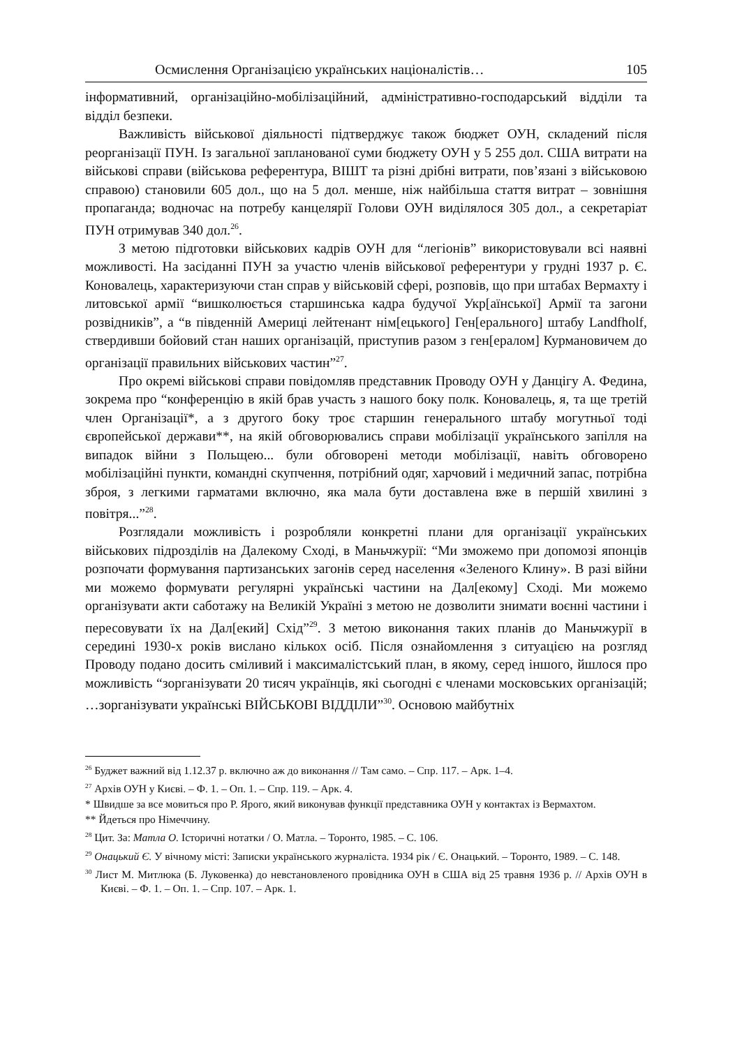Осмислення Організацією українських націоналістів… 105
інформативний, організаційно-мобілізаційний, адміністративно-господарський відділи та відділ безпеки.
Важливість військової діяльності підтверджує також бюджет ОУН, складений після реорганізації ПУН. Із загальної запланованої суми бюджету ОУН у 5 255 дол. США витрати на військові справи (військова референтура, ВІШТ та різні дрібні витрати, пов’язані з військовою справою) становили 605 дол., що на 5 дол. менше, ніж найбільша стаття витрат – зовнішня пропаганда; водночас на потребу канцелярії Голови ОУН виділялося 305 дол., а секретаріат ПУН отримував 340 дол.<sup>26</sup>.
З метою підготовки військових кадрів ОУН для “легіонів” використовували всі наявні можливості. На засіданні ПУН за участю членів військової референтури у грудні 1937 р. Є. Коновалець, характеризуючи стан справ у військовій сфері, розповів, що при штабах Вермахту і литовської армії “вишколюється старшинська кадра будучої Укр[аїнської] Армії та загони розвідників”, а “в південній Америці лейтенант нім[ецького] Ген[ерального] штабу Landfholf, ствердивши бойовий стан наших організацій, приступив разом з ген[ералом] Курмановичем до організації правильних військових частин”<sup>27</sup>.
Про окремі військові справи повідомляв представник Проводу ОУН у Данцігу А. Федина, зокрема про “конференцію в якій брав участь з нашого боку полк. Коновалець, я, та ще третій член Організації*, а з другого боку троє старшин генерального штабу могутньої тоді європейської держави**, на якій обговорювались справи мобілізації українського запілля на випадок війни з Польщею... були обговорені методи мобілізації, навіть обговорено мобілізаційні пункти, командні скупчення, потрібний одяг, харчовий і медичний запас, потрібна зброя, з легкими гарматами включно, яка мала бути доставлена вже в першій хвилині з повітря...”<sup>28</sup>.
Розглядали можливість і розробляли конкретні плани для організації українських військових підрозділів на Далекому Сході, в Маньчжурії: “Ми зможемо при допомозі японців розпочати формування партизанських загонів серед населення «Зеленого Клину». В разі війни ми можемо формувати регулярні українські частини на Дал[екому] Сході. Ми можемо організувати акти саботажу на Великій Україні з метою не дозволити знимати воєнні частини і пересовувати їх на Дал[екий] Схід”<sup>29</sup>. З метою виконання таких планів до Маньчжурії в середині 1930-х років вислано кількох осіб. Після ознайомлення з ситуацією на розгляд Проводу подано досить сміливий і максималістський план, в якому, серед іншого, йшлося про можливість “зорганізувати 20 тисяч українців, які сьогодні є членами московських організацій; …зорганізувати українські ВІЙСЬКОВІ ВІДДІЛИ”<sup>30</sup>. Основою майбутніх
<sup>26</sup> Буджет важний від 1.12.37 р. включно аж до виконання // Там само. – Спр. 117. – Арк. 1–4.
<sup>27</sup> Архів ОУН у Києві. – Ф. 1. – Оп. 1. – Спр. 119. – Арк. 4.
* Швидше за все мовиться про Р. Ярого, який виконував функції представника ОУН у контактах із Вермахтом.
** Йдеться про Німеччину.
<sup>28</sup> Цит. За: Матла О. Історичні нотатки / О. Матла. – Торонто, 1985. – С. 106.
<sup>29</sup> Онацький Є. У вічному місті: Записки українського журналіста. 1934 рік / Є. Онацький. – Торонто, 1989. – С. 148.
<sup>30</sup> Лист М. Митлюка (Б. Луковенка) до невстановленого провідника ОУН в США від 25 травня 1936 р. // Архів ОУН в Києві. – Ф. 1. – Оп. 1. – Спр. 107. – Арк. 1.